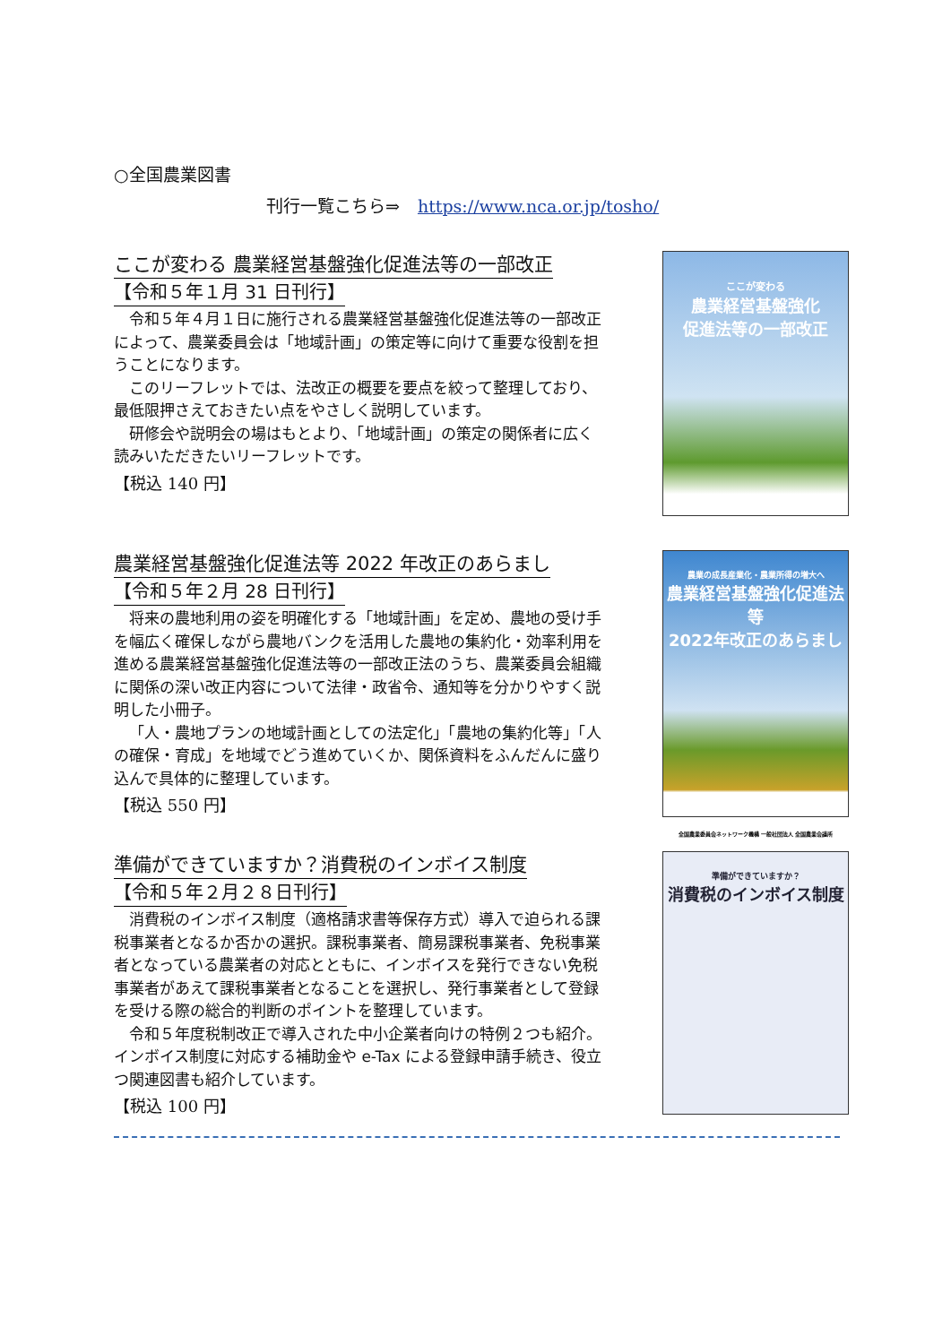○全国農業図書
刊行一覧こちら⇒ https://www.nca.or.jp/tosho/
ここが変わる 農業経営基盤強化促進法等の一部改正
【令和５年１月 31 日刊行】
令和５年４月１日に施行される農業経営基盤強化促進法等の一部改正によって、農業委員会は「地域計画」の策定等に向けて重要な役割を担うことになります。
このリーフレットでは、法改正の概要を要点を絞って整理しており、最低限押さえておきたい点をやさしく説明しています。
研修会や説明会の場はもとより、「地域計画」の策定の関係者に広く読みいただきたいリーフレットです。
【税込 140 円】
ここが変わる
農業経営基盤強化
促進法等の一部改正
農業経営基盤強化促進法等 2022 年改正のあらまし
【令和５年２月 28 日刊行】
将来の農地利用の姿を明確化する「地域計画」を定め、農地の受け手を幅広く確保しながら農地バンクを活用した農地の集約化・効率利用を進める農業経営基盤強化促進法等の一部改正法のうち、農業委員会組織に関係の深い改正内容について法律・政省令、通知等を分かりやすく説明した小冊子。
「人・農地プランの地域計画としての法定化」「農地の集約化等」「人の確保・育成」を地域でどう進めていくか、関係資料をふんだんに盛り込んで具体的に整理しています。
【税込 550 円】
農業の成長産業化・農業所得の増大へ
農業経営基盤強化促進法等
2022年改正のあらまし
全国農業委員会ネットワーク機構 一般社団法人 全国農業会議所
準備ができていますか？消費税のインボイス制度
【令和５年２月２８日刊行】
消費税のインボイス制度（適格請求書等保存方式）導入で迫られる課税事業者となるか否かの選択。課税事業者、簡易課税事業者、免税事業者となっている農業者の対応とともに、インボイスを発行できない免税事業者があえて課税事業者となることを選択し、発行事業者として登録を受ける際の総合的判断のポイントを整理しています。
令和５年度税制改正で導入された中小企業者向けの特例２つも紹介。インボイス制度に対応する補助金や e-Tax による登録申請手続き、役立つ関連図書も紹介しています。
【税込 100 円】
準備ができていますか？
消費税のインボイス制度